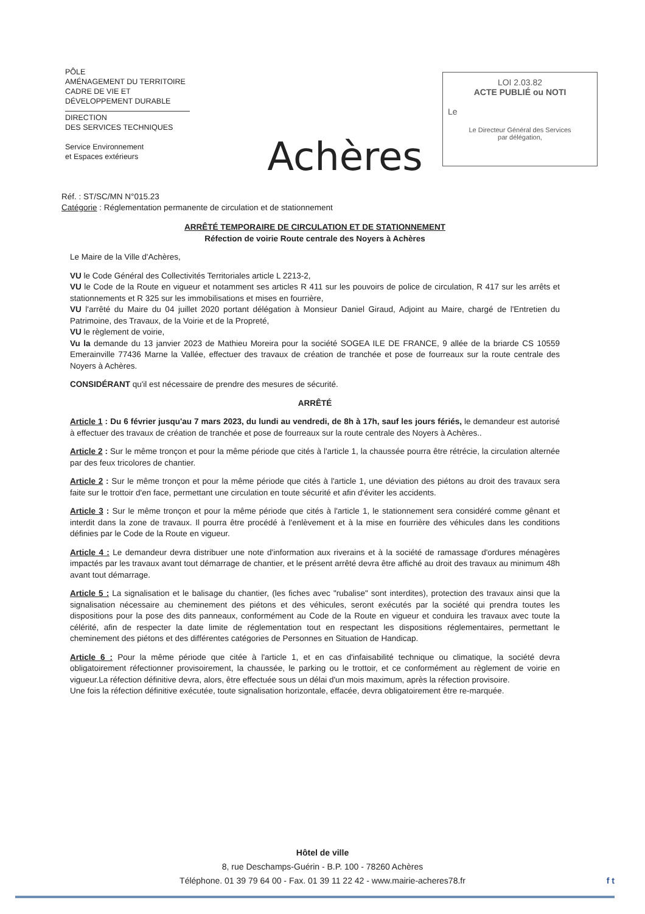PÔLE
AMÉNAGEMENT DU TERRITOIRE
CADRE DE VIE ET
DÉVELOPPEMENT DURABLE
DIRECTION
DES SERVICES TECHNIQUES
Service Environnement
et Espaces extérieurs
Achères
LOI 2.03.82
ACTE PUBLIÉ ou NOTI
Le
Le Directeur Général des Services
par délégation,
Réf. : ST/SC/MN N°015.23
Catégorie : Réglementation permanente de circulation et de stationnement
ARRÊTÉ TEMPORAIRE DE CIRCULATION ET DE STATIONNEMENT
Réfection de voirie Route centrale des Noyers à Achères
Le Maire de la Ville d'Achères,
VU le Code Général des Collectivités Territoriales article L 2213-2,
VU le Code de la Route en vigueur et notamment ses articles R 411 sur les pouvoirs de police de circulation, R 417 sur les arrêts et stationnements et R 325 sur les immobilisations et mises en fourrière,
VU l'arrêté du Maire du 04 juillet 2020 portant délégation à Monsieur Daniel Giraud, Adjoint au Maire, chargé de l'Entretien du Patrimoine, des Travaux, de la Voirie et de la Propreté,
VU le règlement de voirie,
Vu la demande du 13 janvier 2023 de Mathieu Moreira pour la société SOGEA ILE DE FRANCE, 9 allée de la briarde CS 10559 Emerainville 77436 Marne la Vallée, effectuer des travaux de création de tranchée et pose de fourreaux sur la route centrale des Noyers à Achères.
CONSIDÉRANT qu'il est nécessaire de prendre des mesures de sécurité.
ARRÊTÉ
Article 1 : Du 6 février jusqu'au 7 mars 2023, du lundi au vendredi, de 8h à 17h, sauf les jours fériés, le demandeur est autorisé à effectuer des travaux de création de tranchée et pose de fourreaux sur la route centrale des Noyers à Achères..
Article 2 : Sur le même tronçon et pour la même période que cités à l'article 1, la chaussée pourra être rétrécie, la circulation alternée par des feux tricolores de chantier.
Article 2 : Sur le même tronçon et pour la même période que cités à l'article 1, une déviation des piétons au droit des travaux sera faite sur le trottoir d'en face, permettant une circulation en toute sécurité et afin d'éviter les accidents.
Article 3 : Sur le même tronçon et pour la même période que cités à l'article 1, le stationnement sera considéré comme gênant et interdit dans la zone de travaux. Il pourra être procédé à l'enlèvement et à la mise en fourrière des véhicules dans les conditions définies par le Code de la Route en vigueur.
Article 4 : Le demandeur devra distribuer une note d'information aux riverains et à la société de ramassage d'ordures ménagères impactés par les travaux avant tout démarrage de chantier, et le présent arrêté devra être affiché au droit des travaux au minimum 48h avant tout démarrage.
Article 5 : La signalisation et le balisage du chantier, (les fiches avec "rubalise" sont interdites), protection des travaux ainsi que la signalisation nécessaire au cheminement des piétons et des véhicules, seront exécutés par la société qui prendra toutes les dispositions pour la pose des dits panneaux, conformément au Code de la Route en vigueur et conduira les travaux avec toute la célérité, afin de respecter la date limite de réglementation tout en respectant les dispositions réglementaires, permettant le cheminement des piétons et des différentes catégories de Personnes en Situation de Handicap.
Article 6 : Pour la même période que citée à l'article 1, et en cas d'infaisabilité technique ou climatique, la société devra obligatoirement réfectionner provisoirement, la chaussée, le parking ou le trottoir, et ce conformément au règlement de voirie en vigueur.La réfection définitive devra, alors, être effectuée sous un délai d'un mois maximum, après la réfection provisoire.
Une fois la réfection définitive exécutée, toute signalisation horizontale, effacée, devra obligatoirement être re-marquée.
Hôtel de ville
8, rue Deschamps-Guérin - B.P. 100 - 78260 Achères
Téléphone. 01 39 79 64 00 - Fax. 01 39 11 22 42 - www.mairie-acheres78.fr f t